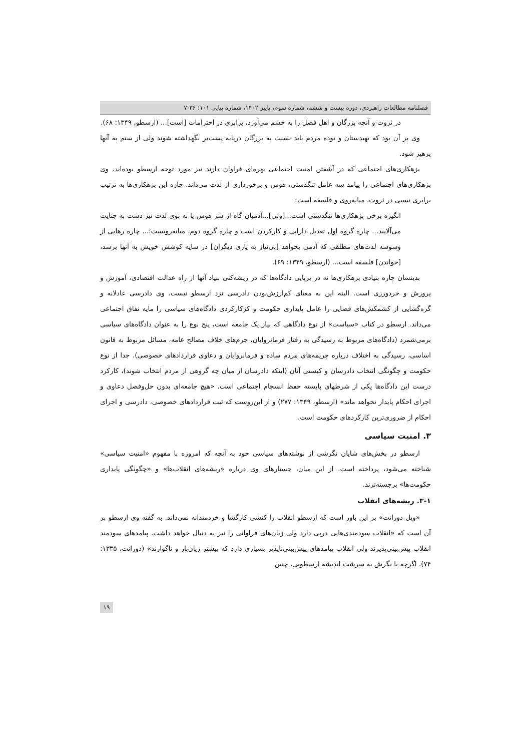فصلنامه مطالعات راهبردی، دوره بیست و ششم، شماره سوم، پاییز ۱۴۰۲، شماره پیاپی ۱۰۱: ۳۶-۷
در ثروت و آنچه بزرگان و اهل فضل را به خشم می‌آورد، برابری در احترامات [است]... (ارسطو، ۱۳۴۹: ۶۸).
وی بر آن بود که تهیدستان و توده مردم باید نسبت به بزرگان درپایه پست‌تر نگهداشته شوند ولی از ستم به آنها پرهیز شود.
بزهکاری‌های اجتماعی که در آشفتن امنیت اجتماعی بهره‌ای فراوان دارند نیز مورد توجه ارسطو بوده‌اند. وی بزهکاری‌های اجتماعی را پیامد سه عامل تنگدستی، هوس و برخورداری از لذت می‌داند. چاره این بزهکاری‌ها به ترتیب برابری نسبی در ثروت، میانه‌روی و فلسفه است:
انگیزه برخی بزهکاری‌ها تنگدستی است...[ولی]...آدمیان گاه از سر هوس یا به بوی لذت نیز دست به جنایت می‌آلایند... چاره گروه اول تعدیل دارایی و کارکردن است و چاره گروه دوم، میانه‌رویست؛... چاره رهایی از وسوسه لذت‌های مطلقی که آدمی بخواهد [بی‌نیاز به یاری دیگران] در سایه کوشش خویش به آنها برسد، [خواندن] فلسفه است... (ارسطو، ۱۳۴۹: ۶۹).
بدینسان چاره بنیادی بزهکاری‌ها نه در برپایی دادگاه‌ها که در ریشه‌کنی بنیاد آنها از راه عدالت اقتصادی، آموزش و پرورش و خردورزی است. البته این به معنای کم‌ارزش‌بودن دادرسی نزد ارسطو نیست. وی دادرسی عادلانه و گره‌گشایی از کشمکش‌های قضایی را عامل پایداری حکومت و کژکارکردی دادگاه‌های سیاسی را مایه نفاق اجتماعی می‌داند. ارسطو در کتاب «سیاست» از نوع دادگاهی که نیاز یک جامعه است، پنج نوع را به عنوان دادگاه‌های سیاسی برمی‌شمرد (دادگاه‌های مربوط به رسیدگی به رفتار فرمانروایان، جرم‌های خلاف مصالح عامه، مسائل مربوط به قانون اساسی، رسیدگی به اختلاف درباره جریمه‌های مردم ساده و فرمانروایان و دعاوی قراردادهای خصوصی). جدا از نوع حکومت و چگونگی انتخاب دادرسان و کیستی آنان (اینکه دادرسان از میان چه گروهی از مردم انتخاب شوند)، کارکرد درست این دادگاه‌ها یکی از شرطهای بایسته حفظ انسجام اجتماعی است. «هیچ جامعه‌ای بدون حل‌وفصل دعاوی و اجرای احکام پایدار نخواهد ماند» (ارسطو، ۱۳۴۹: ۲۷۷) و از این‌روست که ثبت قراردادهای خصوصی، دادرسی و اجرای احکام از ضروری‌ترین کارکردهای حکومت است.
۳. امنیت سیاسی
ارسطو در بخش‌های شایان نگرشی از نوشته‌های سیاسی خود به آنچه که امروزه با مفهوم «امنیت سیاسی» شناخته می‌شود، پرداخته است. از این میان، جستارهای وی درباره «ریشه‌های انقلاب‌ها» و «چگونگی پایداری حکومت‌ها» برجسته‌ترند.
۳-۱. ریشه‌های انقلاب
«ویل دورانت» بر این باور است که ارسطو انقلاب را کنشی کارگشا و خردمندانه نمی‌داند. به گفته وی ارسطو بر آن است که «انقلاب سودمندی‌هایی درپی دارد ولی زیان‌های فراوانی را نیز به دنبال خواهد داشت. پیامدهای سودمند انقلاب پیش‌بینی‌پذیرند ولی انقلاب پیامدهای پیش‌بینی‌ناپذیر بسیاری دارد که بیشتر زیان‌بار و ناگوارند» (دورانت، ۱۳۳۵: ۷۴). اگرچه با نگرش به سرشت اندیشه ارسطویی، چنین
۱۹